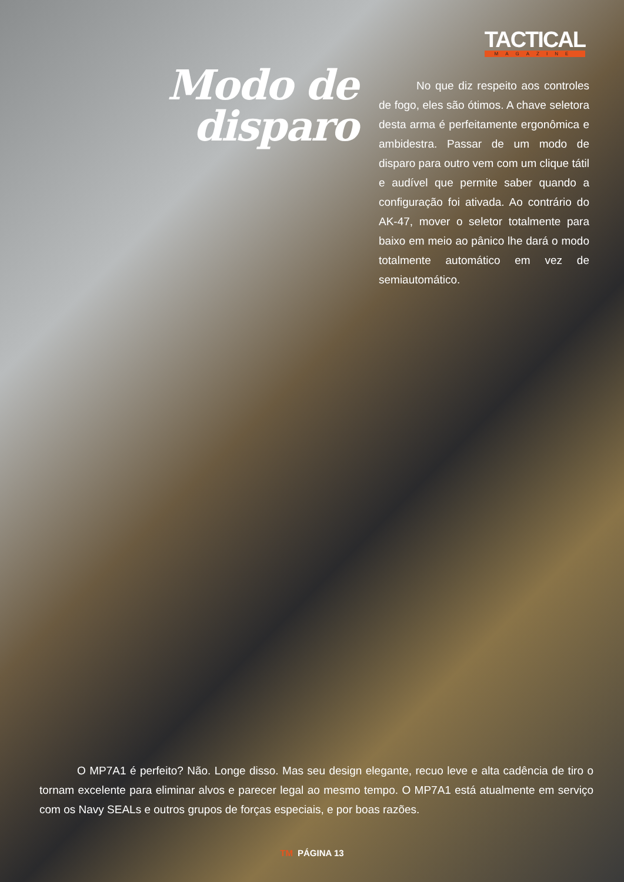TACTICAL
MAGAZINE
Modo de disparo
No que diz respeito aos controles de fogo, eles são ótimos. A chave seletora desta arma é perfeitamente ergonômica e ambidestra. Passar de um modo de disparo para outro vem com um clique tátil e audível que permite saber quando a configuração foi ativada. Ao contrário do AK-47, mover o seletor totalmente para baixo em meio ao pânico lhe dará o modo totalmente automático em vez de semiautomático.
O MP7A1 é perfeito? Não. Longe disso. Mas seu design elegante, recuo leve e alta cadência de tiro o tornam excelente para eliminar alvos e parecer legal ao mesmo tempo. O MP7A1 está atualmente em serviço com os Navy SEALs e outros grupos de forças especiais, e por boas razões.
TM PÁGINA 13